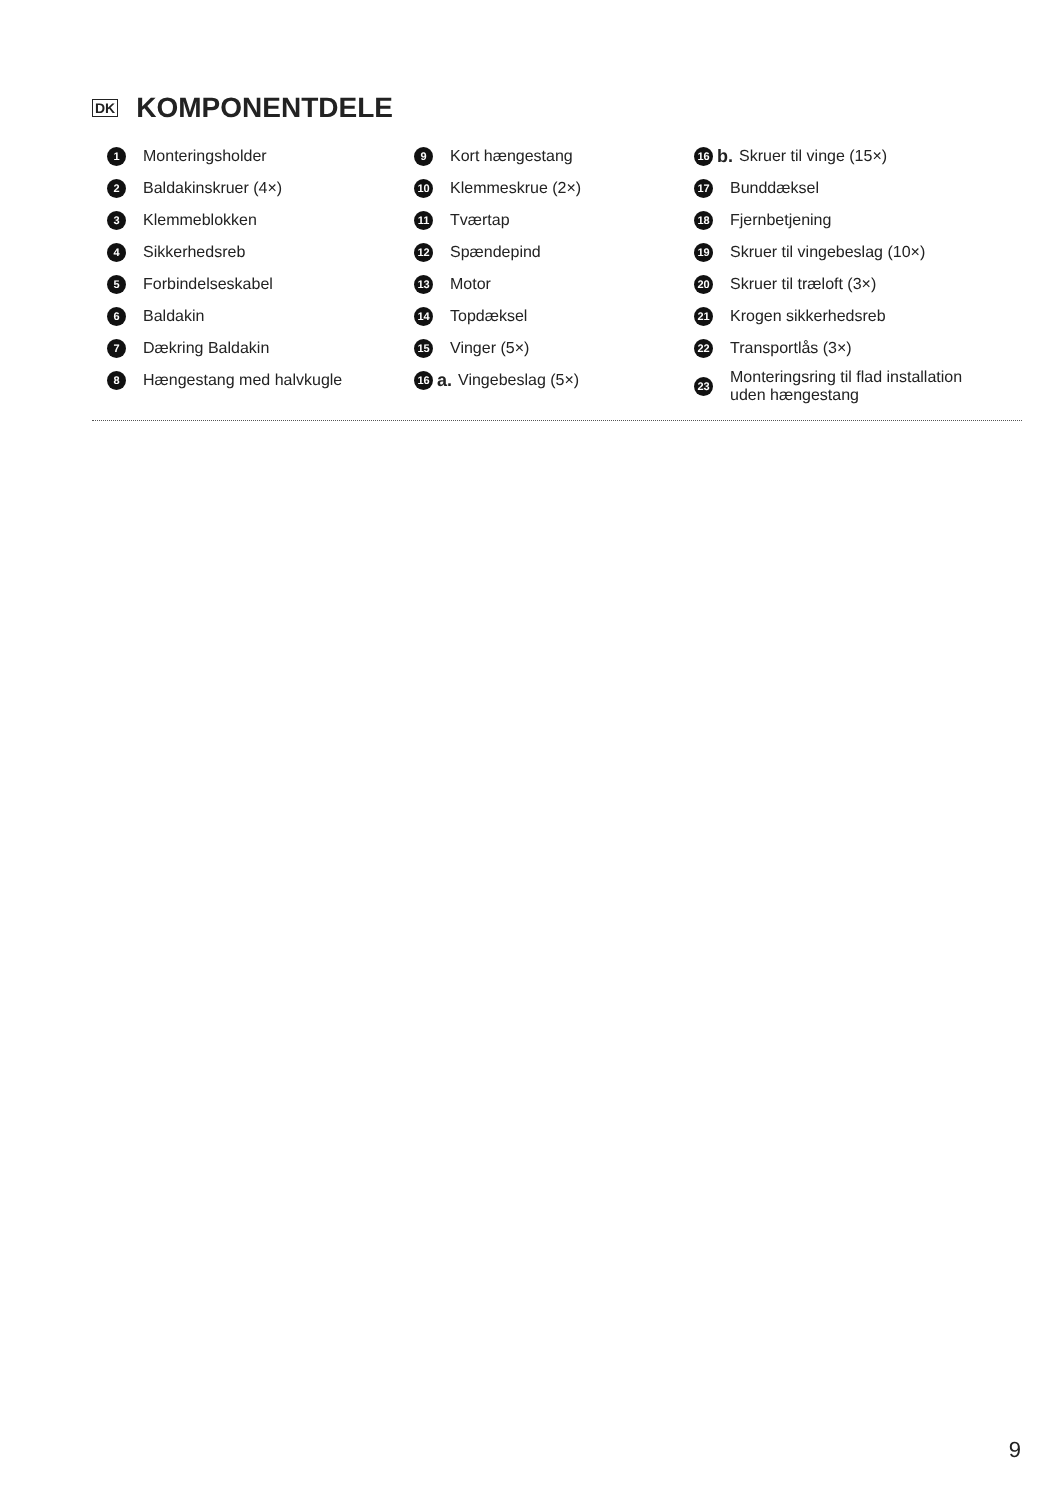DK KOMPONENTDELE
1 Monteringsholder
2 Baldakinskruer (4×)
3 Klemmeblokken
4 Sikkerhedsreb
5 Forbindelseskabel
6 Baldakin
7 Dækring Baldakin
8 Hængestang med halvkugle
9 Kort hængestang
10 Klemmeskrue (2×)
11 Tværtap
12 Spændepind
13 Motor
14 Topdæksel
15 Vinger (5×)
16 a. Vingebeslag (5×)
16 b. Skruer til vinge (15×)
17 Bunddæksel
18 Fjernbetjening
19 Skruer til vingebeslag (10×)
20 Skruer til træloft (3×)
21 Krogen sikkerhedsreb
22 Transportlås (3×)
23 Monteringsring til flad installation
uden hængestang
9